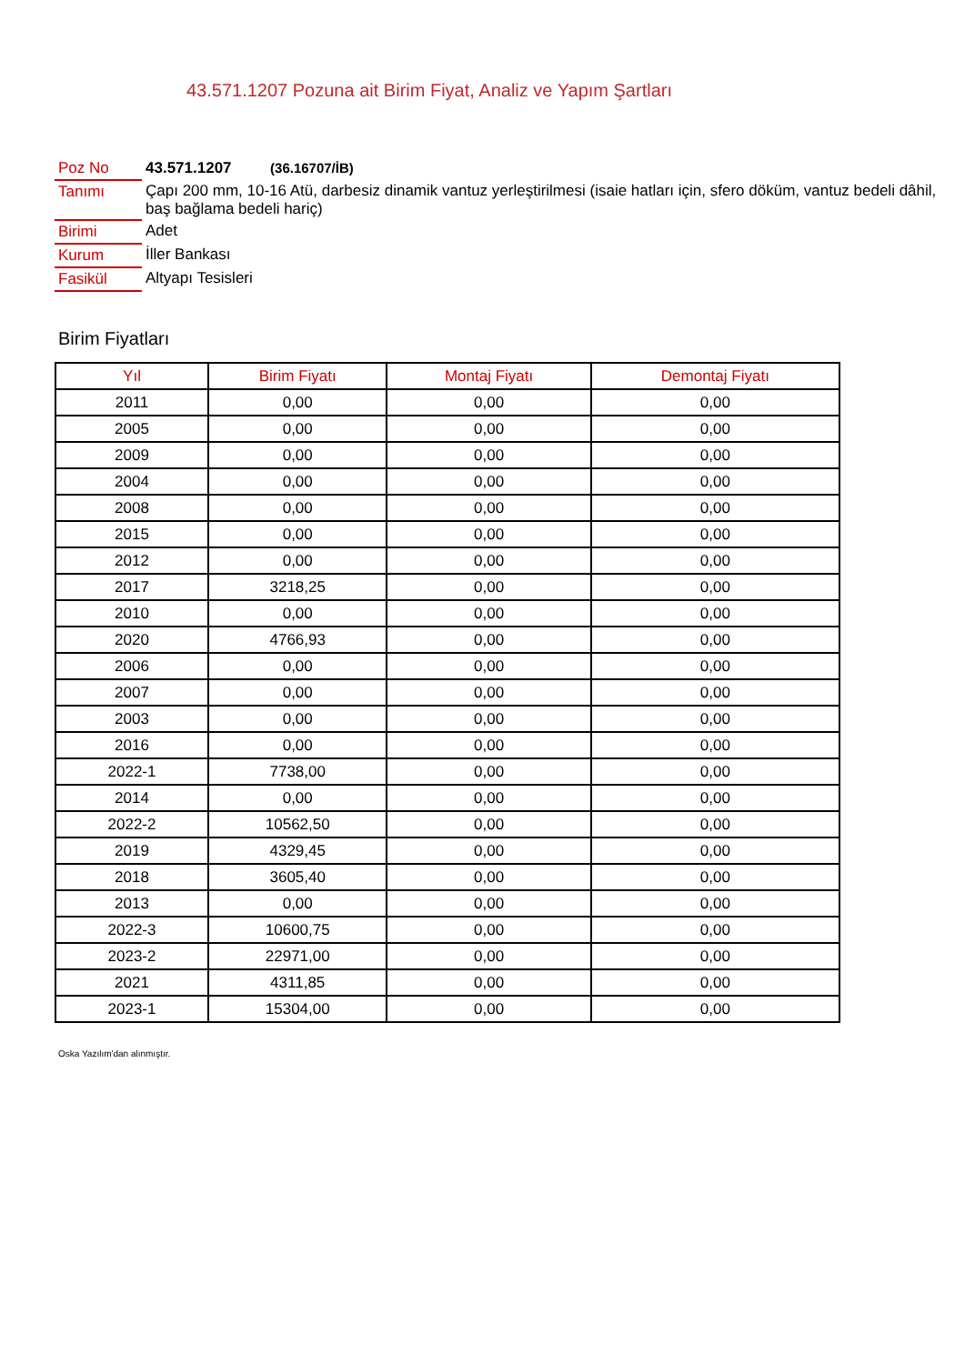43.571.1207 Pozuna ait Birim Fiyat, Analiz ve Yapım Şartları
| Poz No | 43.571.1207 (36.16707/İB) |
| Tanımı | Çapı 200 mm, 10-16 Atü, darbesiz dinamik vantuz yerleştirilmesi (isaie hatları için, sfero döküm, vantuz bedeli dâhil, baş bağlama bedeli hariç) |
| Birimi | Adet |
| Kurum | İller Bankası |
| Fasikül | Altyapı Tesisleri |
Birim Fiyatları
| Yıl | Birim Fiyatı | Montaj Fiyatı | Demontaj Fiyatı |
| --- | --- | --- | --- |
| 2011 | 0,00 | 0,00 | 0,00 |
| 2005 | 0,00 | 0,00 | 0,00 |
| 2009 | 0,00 | 0,00 | 0,00 |
| 2004 | 0,00 | 0,00 | 0,00 |
| 2008 | 0,00 | 0,00 | 0,00 |
| 2015 | 0,00 | 0,00 | 0,00 |
| 2012 | 0,00 | 0,00 | 0,00 |
| 2017 | 3218,25 | 0,00 | 0,00 |
| 2010 | 0,00 | 0,00 | 0,00 |
| 2020 | 4766,93 | 0,00 | 0,00 |
| 2006 | 0,00 | 0,00 | 0,00 |
| 2007 | 0,00 | 0,00 | 0,00 |
| 2003 | 0,00 | 0,00 | 0,00 |
| 2016 | 0,00 | 0,00 | 0,00 |
| 2022-1 | 7738,00 | 0,00 | 0,00 |
| 2014 | 0,00 | 0,00 | 0,00 |
| 2022-2 | 10562,50 | 0,00 | 0,00 |
| 2019 | 4329,45 | 0,00 | 0,00 |
| 2018 | 3605,40 | 0,00 | 0,00 |
| 2013 | 0,00 | 0,00 | 0,00 |
| 2022-3 | 10600,75 | 0,00 | 0,00 |
| 2023-2 | 22971,00 | 0,00 | 0,00 |
| 2021 | 4311,85 | 0,00 | 0,00 |
| 2023-1 | 15304,00 | 0,00 | 0,00 |
Oska Yazılım'dan alınmıştır.